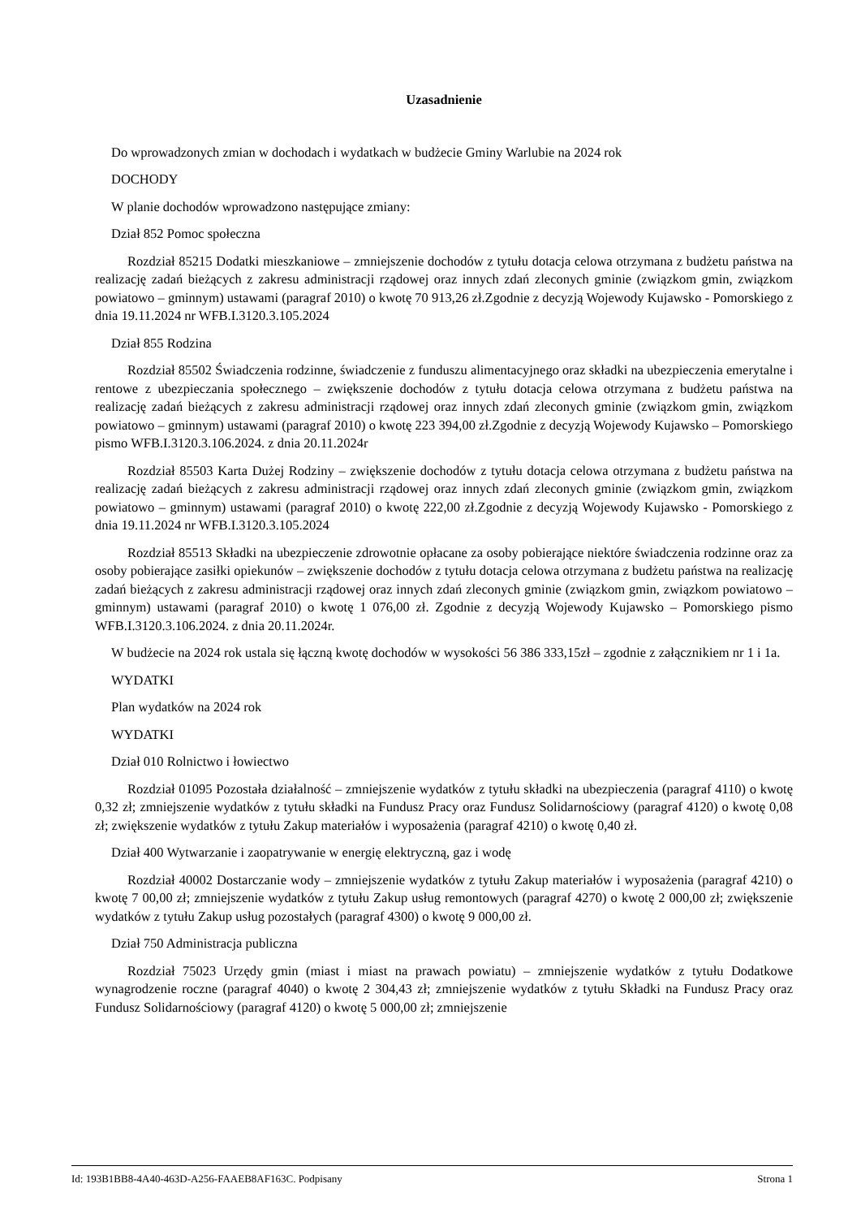Uzasadnienie
Do wprowadzonych zmian w dochodach i wydatkach w budżecie Gminy Warlubie na 2024 rok
DOCHODY
W planie dochodów wprowadzono następujące zmiany:
Dział 852 Pomoc społeczna
Rozdział 85215 Dodatki mieszkaniowe – zmniejszenie dochodów z tytułu dotacja celowa otrzymana z budżetu państwa na realizację zadań bieżących z zakresu administracji rządowej oraz innych zdań zleconych gminie (związkom gmin, związkom powiatowo – gminnym) ustawami (paragraf 2010) o kwotę 70 913,26 zł.Zgodnie z decyzją Wojewody Kujawsko - Pomorskiego z dnia 19.11.2024 nr WFB.I.3120.3.105.2024
Dział 855 Rodzina
Rozdział 85502 Świadczenia rodzinne, świadczenie z funduszu alimentacyjnego oraz składki na ubezpieczenia emerytalne i rentowe z ubezpieczania społecznego – zwiększenie dochodów z tytułu dotacja celowa otrzymana z budżetu państwa na realizację zadań bieżących z zakresu administracji rządowej oraz innych zdań zleconych gminie (związkom gmin, związkom powiatowo – gminnym) ustawami (paragraf 2010) o kwotę 223 394,00 zł.Zgodnie z decyzją Wojewody Kujawsko – Pomorskiego pismo WFB.I.3120.3.106.2024. z dnia 20.11.2024r
Rozdział 85503 Karta Dużej Rodziny – zwiększenie dochodów z tytułu dotacja celowa otrzymana z budżetu państwa na realizację zadań bieżących z zakresu administracji rządowej oraz innych zdań zleconych gminie (związkom gmin, związkom powiatowo – gminnym) ustawami (paragraf 2010) o kwotę 222,00 zł.Zgodnie z decyzją Wojewody Kujawsko - Pomorskiego z dnia 19.11.2024 nr WFB.I.3120.3.105.2024
Rozdział 85513 Składki na ubezpieczenie zdrowotnie opłacane za osoby pobierające niektóre świadczenia rodzinne oraz za osoby pobierające zasiłki opiekunów – zwiększenie dochodów z tytułu dotacja celowa otrzymana z budżetu państwa na realizację zadań bieżących z zakresu administracji rządowej oraz innych zdań zleconych gminie (związkom gmin, związkom powiatowo – gminnym) ustawami (paragraf 2010) o kwotę 1 076,00 zł. Zgodnie z decyzją Wojewody Kujawsko – Pomorskiego pismo WFB.I.3120.3.106.2024. z dnia 20.11.2024r.
W budżecie na 2024 rok ustala się łączną kwotę dochodów w wysokości 56 386 333,15zł – zgodnie z załącznikiem nr 1 i 1a.
WYDATKI
Plan wydatków na 2024 rok
WYDATKI
Dział 010 Rolnictwo i łowiectwo
Rozdział 01095 Pozostała działalność – zmniejszenie wydatków z tytułu składki na ubezpieczenia (paragraf 4110) o kwotę 0,32 zł; zmniejszenie wydatków z tytułu składki na Fundusz Pracy oraz Fundusz Solidarnościowy (paragraf 4120) o kwotę 0,08 zł; zwiększenie wydatków z tytułu Zakup materiałów i wyposażenia (paragraf 4210) o kwotę 0,40 zł.
Dział 400 Wytwarzanie i zaopatrywanie w energię elektryczną, gaz i wodę
Rozdział 40002 Dostarczanie wody – zmniejszenie wydatków z tytułu Zakup materiałów i wyposażenia (paragraf 4210) o kwotę 7 00,00 zł; zmniejszenie wydatków z tytułu Zakup usług remontowych (paragraf 4270) o kwotę 2 000,00 zł; zwiększenie wydatków z tytułu Zakup usług pozostałych (paragraf 4300) o kwotę 9 000,00 zł.
Dział 750 Administracja publiczna
Rozdział 75023 Urzędy gmin (miast i miast na prawach powiatu) – zmniejszenie wydatków z tytułu Dodatkowe wynagrodzenie roczne (paragraf 4040) o kwotę 2 304,43 zł; zmniejszenie wydatków z tytułu Składki na Fundusz Pracy oraz Fundusz Solidarnościowy (paragraf 4120) o kwotę 5 000,00 zł; zmniejszenie
Id: 193B1BB8-4A40-463D-A256-FAAEB8AF163C. Podpisany Strona 1